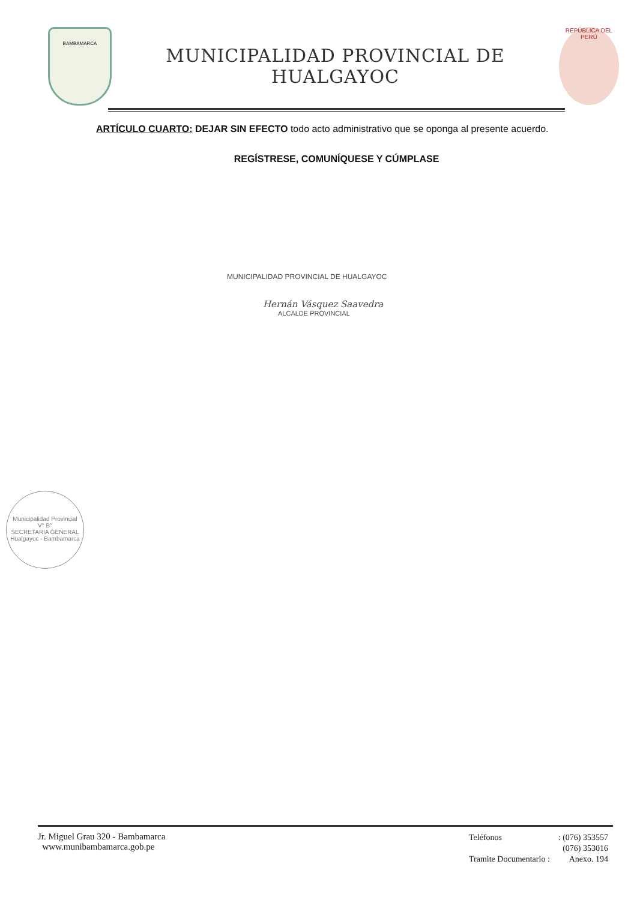BAMBAMARCA
MUNICIPALIDAD PROVINCIAL DE HUALGAYOC
REPÚBLICA DEL PERÚ
ARTÍCULO CUARTO: DEJAR SIN EFECTO todo acto administrativo que se oponga al presente acuerdo.
REGÍSTRESE, COMUNÍQUESE Y CÚMPLASE
MUNICIPALIDAD PROVINCIAL DE HUALGAYOC
Hernán Vásquez Saavedra
ALCALDE PROVINCIAL
Municipalidad Provincial
V° B°
SECRETARIA GENERAL
Hualgayoc - Bambamarca
Jr. Miguel Grau 320 - Bambamarca
www.munibambamarca.gob.pe
| Teléfonos | : (076) 353557 |
| | (076) 353016 |
| Tramite Documentario : | Anexo. 194 |